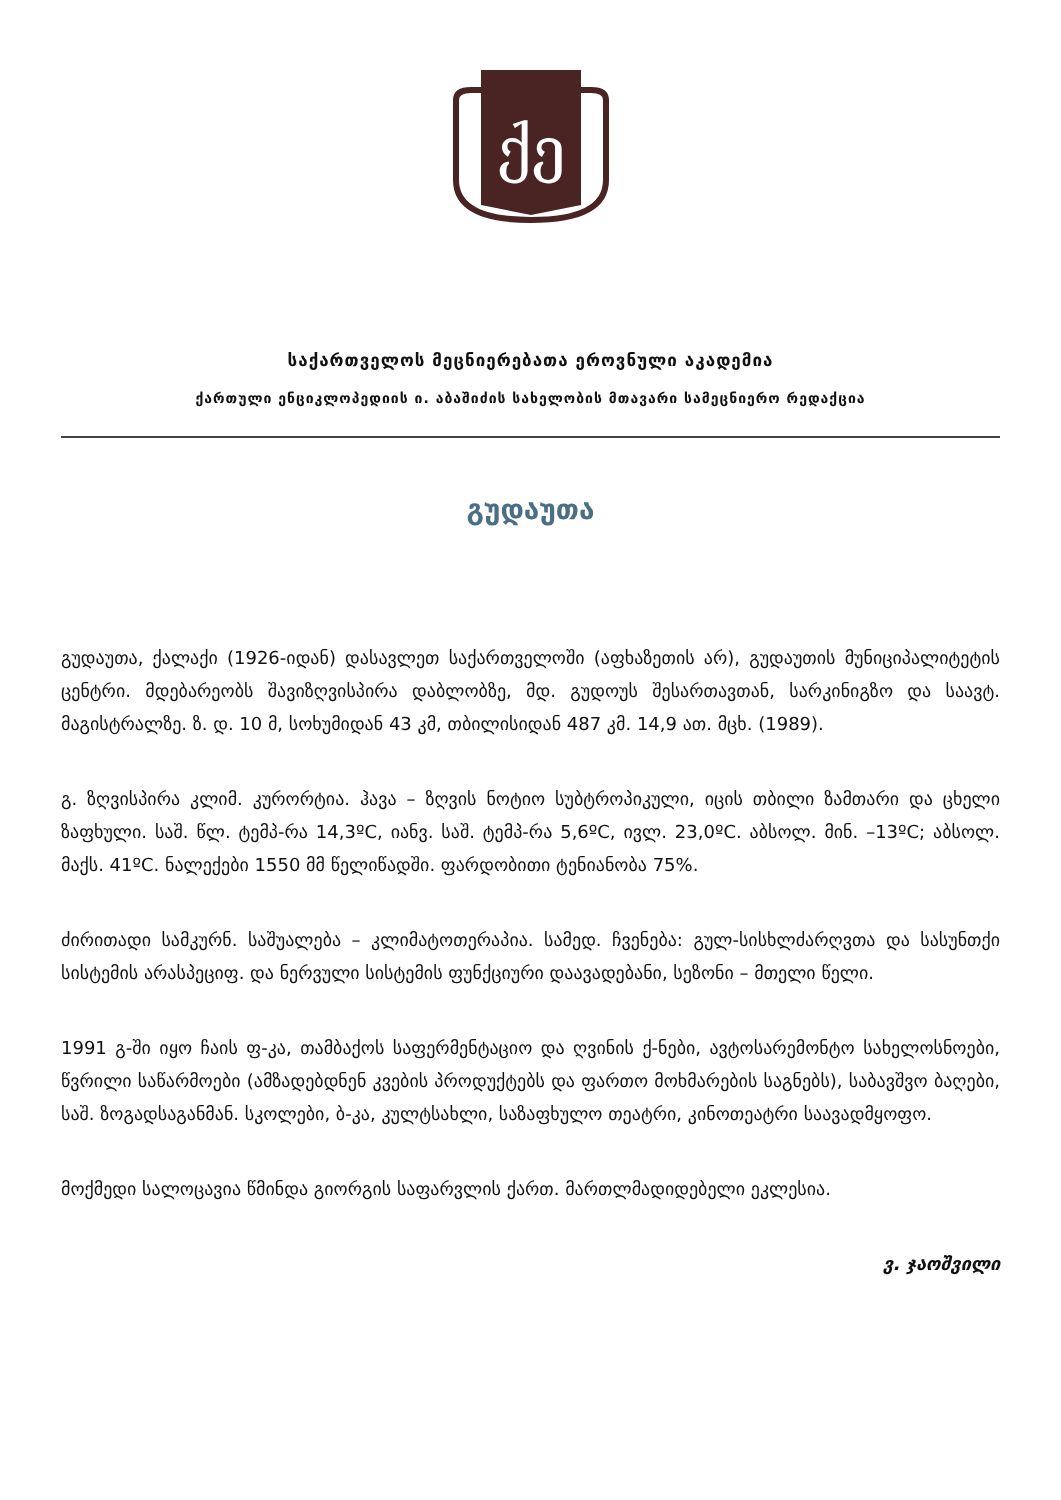ქე
საქართველოს მეცნიერებათა ეროვნული აკადემია
ქართული ენციკლოპედიის ი. აბაშიძის სახელობის მთავარი სამეცნიერო რედაქცია
გუდაუთა
გუდაუთა, ქალაქი (1926-იდან) დასავლეთ საქართველოში (აფხაზეთის არ), გუდაუთის მუნიციპალიტეტის ცენტრი. მდებარეობს შავიზღვისპირა დაბლობზე, მდ. გუდოუს შესართავთან, სარკინიგზო და საავტ. მაგისტრალზე. ზ. დ. 10 მ, სოხუმიდან 43 კმ, თბილისიდან 487 კმ. 14,9 ათ. მცხ. (1989).
გ. ზღვისპირა კლიმ. კურორტია. ჰავა – ზღვის ნოტიო სუბტროპიკული, იცის თბილი ზამთარი და ცხელი ზაფხული. საშ. წლ. ტემპ-რა 14,3ºC, იანვ. საშ. ტემპ-რა 5,6ºC, ივლ. 23,0ºC. აბსოლ. მინ. –13ºC; აბსოლ. მაქს. 41ºC. ნალექები 1550 მმ წელიწადში. ფარდობითი ტენიანობა 75%.
ძირითადი სამკურნ. საშუალება – კლიმატოთერაპია. სამედ. ჩვენება: გულ-სისხლძარღვთა და სასუნთქი სისტემის არასპეციფ. და ნერვული სისტემის ფუნქციური დაავადებანი, სეზონი – მთელი წელი.
1991 გ-ში იყო ჩაის ფ-კა, თამბაქოს საფერმენტაციო და ღვინის ქ-ნები, ავტოსარემონტო სახელოსნოები, წვრილი საწარმოები (ამზადებდნენ კვების პროდუქტებს და ფართო მოხმარების საგნებს), საბავშვო ბაღები, საშ. ზოგადსაგანმან. სკოლები, ბ-კა, კულტსახლი, საზაფხულო თეატრი, კინოთეატრი საავადმყოფო.
მოქმედი სალოცავია წმინდა გიორგის საფარვლის ქართ. მართლმადიდებელი ეკლესია.
ვ. ჯაოშვილი